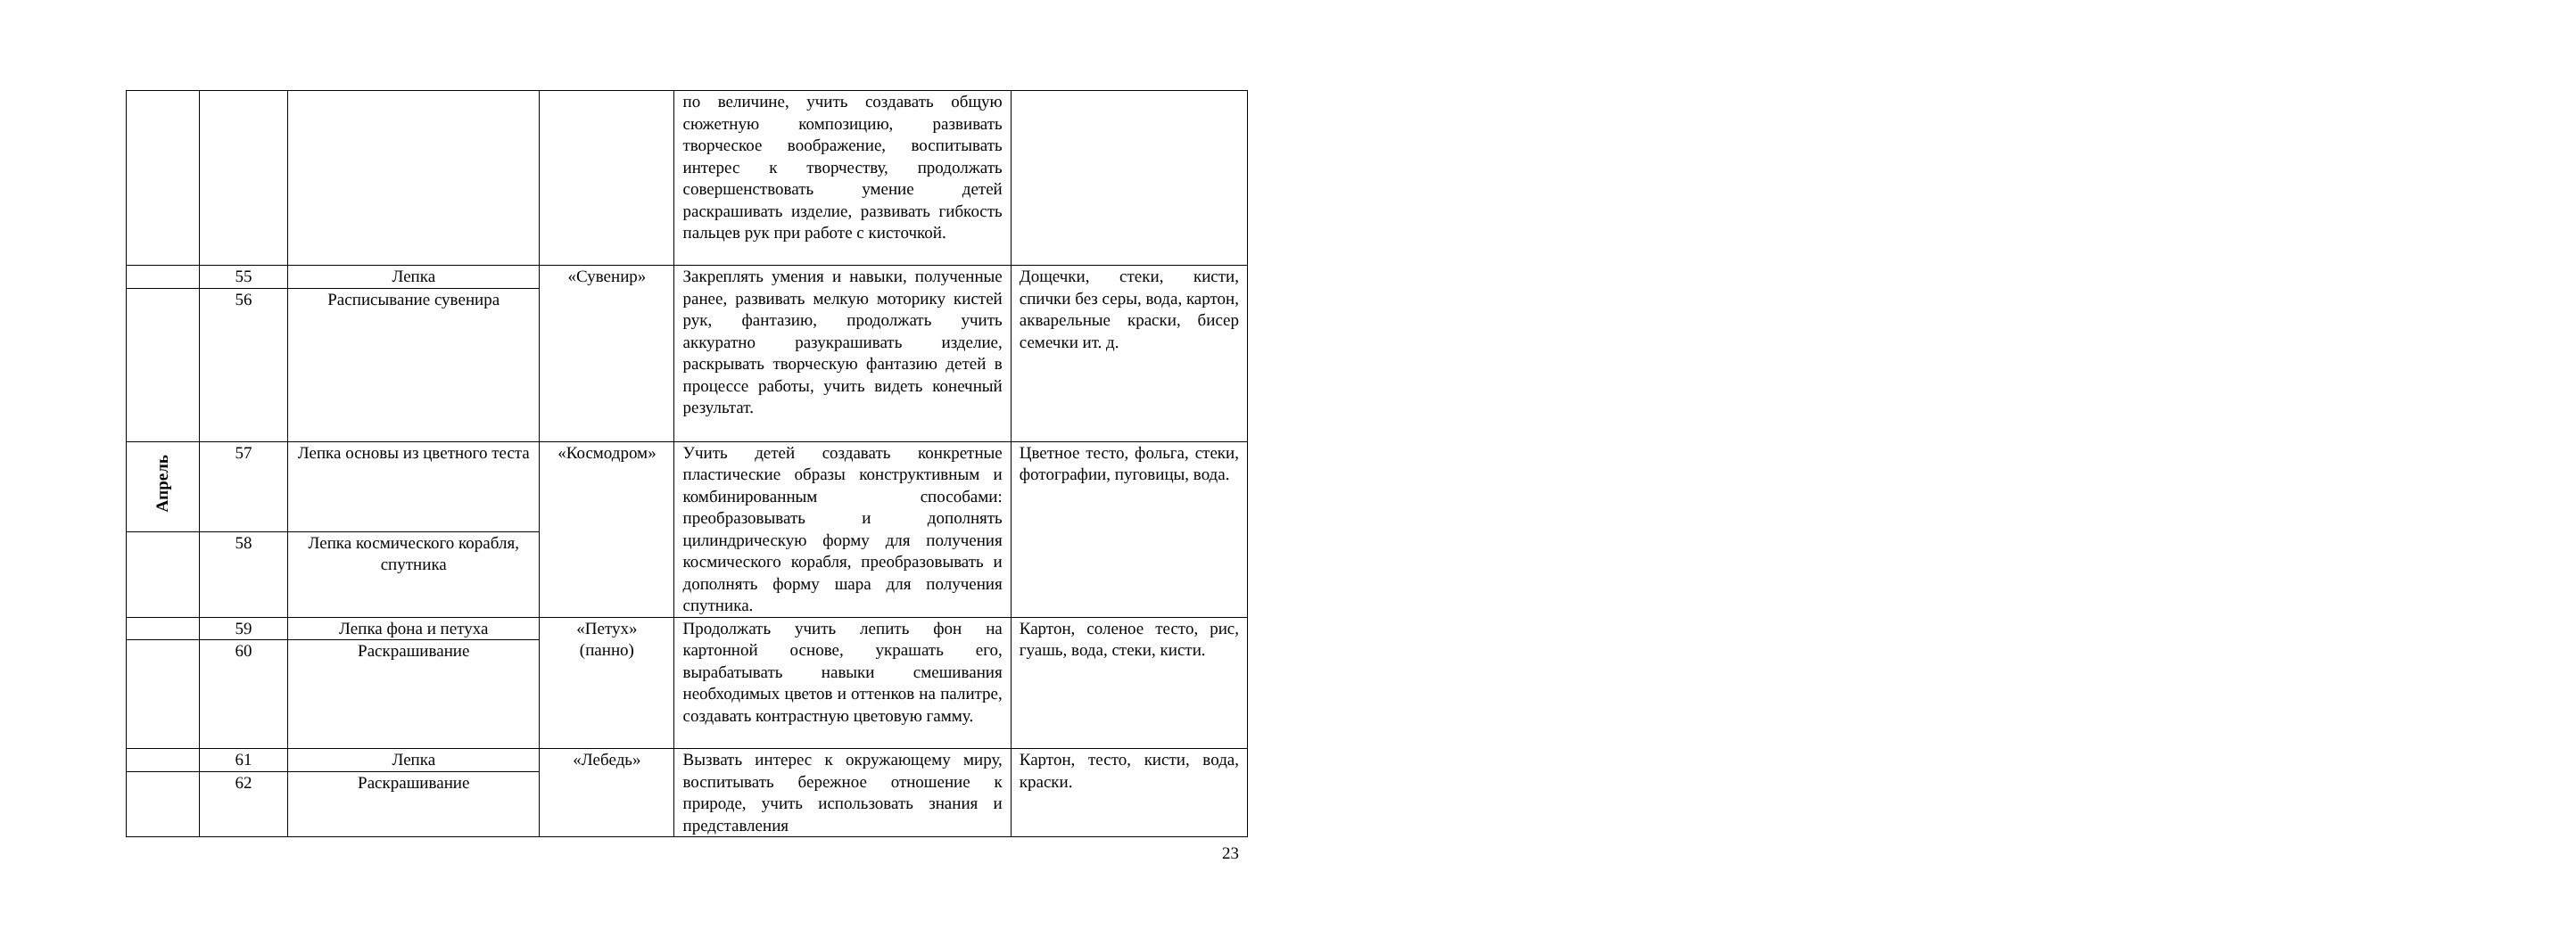| | | | | по величине, учить создавать общую сюжетную композицию, развивать творческое воображение, воспитывать интерес к творчеству, продолжать совершенствовать умение детей раскрашивать изделие, развивать гибкость пальцев рук при работе с кисточкой. | |
| | 55 | Лепка | «Сувенир» | Закреплять умения и навыки, полученные ранее, развивать мелкую моторику кистей рук, фантазию, продолжать учить аккуратно разукрашивать изделие, раскрывать творческую фантазию детей в процессе работы, учить видеть конечный результат. | Дощечки, стеки, кисти, спички без серы, вода, картон, акварельные краски, бисер семечки ит. д. |
| | 56 | Расписывание сувенира | | | |
| Апрель | 57 | Лепка основы из цветного теста | «Космодром» | Учить детей создавать конкретные пластические образы конструктивным и комбинированным способами: преобразовывать и дополнять цилиндрическую форму для получения космического корабля, преобразовывать и дополнять форму шара для получения спутника. | Цветное тесто, фольга, стеки, фотографии, пуговицы, вода. |
| | 58 | Лепка космического корабля, спутника | | | |
| | 59 | Лепка фона и петуха | «Петух» (панно) | Продолжать учить лепить фон на картонной основе, украшать его, вырабатывать навыки смешивания необходимых цветов и оттенков на палитре, создавать контрастную цветовую гамму. | Картон, соленое тесто, рис, гуашь, вода, стеки, кисти. |
| | 60 | Раскрашивание | | | |
| | 61 | Лепка | «Лебедь» | Вызвать интерес к окружающему миру, воспитывать бережное отношение к природе, учить использовать знания и представления | Картон, тесто, кисти, вода, краски. |
| | 62 | Раскрашивание | | | |
23